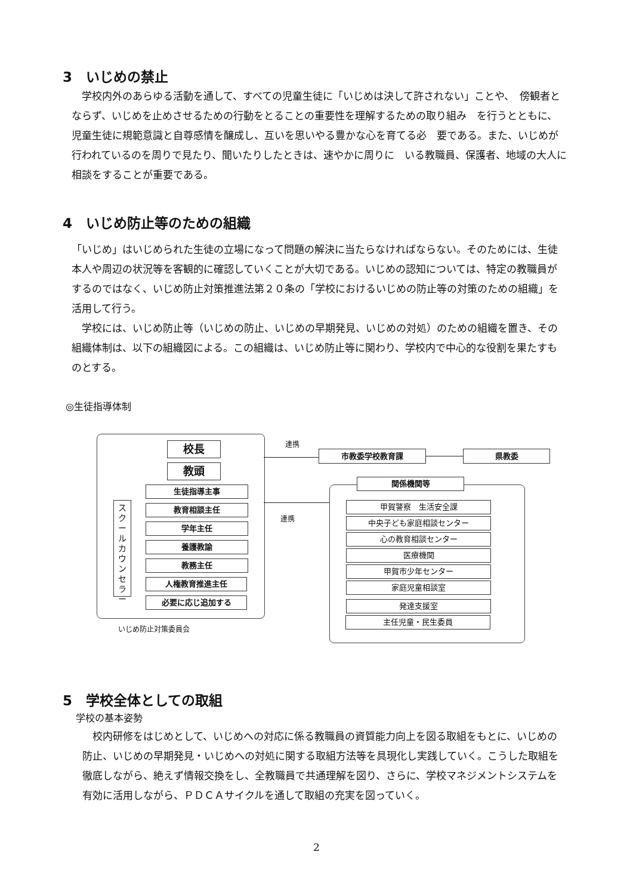3　いじめの禁止
　学校内外のあらゆる活動を通して、すべての児童生徒に「いじめは決して許されない」ことや、　傍観者とならず、いじめを止めさせるための行動をとることの重要性を理解するための取り組み　を行うとともに、児童生徒に規範意識と自尊感情を醸成し、互いを思いやる豊かな心を育てる必　要である。また、いじめが行われているのを周りで見たり、聞いたりしたときは、速やかに周りに　いる教職員、保護者、地域の大人に相談をすることが重要である。
4　いじめ防止等のための組織
「いじめ」はいじめられた生徒の立場になって問題の解決に当たらなければならない。そのためには、生徒本人や周辺の状況等を客観的に確認していくことが大切である。いじめの認知については、特定の教職員がするのではなく、いじめ防止対策推進法第２０条の「学校におけるいじめの防止等の対策のための組織」を活用して行う。
　学校には、いじめ防止等（いじめの防止、いじめの早期発見、いじめの対処）のための組織を置き、その組織体制は、以下の組織図による。この組織は、いじめ防止等に関わり、学校内で中心的な役割を果たすものとする。
◎生徒指導体制
校長
教頭
生徒指導主事
教育相談主任
学年主任
養護教諭
教務主任
人権教育推進主任
必要に応じ追加する
ス
ク
ー
ル
カ
ウ
ン
セ
ラ
ー
いじめ防止対策委員会
連携
市教委学校教育課 県教委
連携
関係機関等
甲賀警察　生活安全課
中央子ども家庭相談センター
心の教育相談センター
医療機関
甲賀市少年センター
家庭児童相談室
発達支援室
主任児童・民生委員
5　学校全体としての取組
学校の基本姿勢
　校内研修をはじめとして、いじめへの対応に係る教職員の資質能力向上を図る取組をもとに、いじめの防止、いじめの早期発見・いじめへの対処に関する取組方法等を具現化し実践していく。こうした取組を徹底しながら、絶えず情報交換をし、全教職員で共通理解を図り、さらに、学校マネジメントシステムを有効に活用しながら、ＰＤＣＡサイクルを通して取組の充実を図っていく。
2